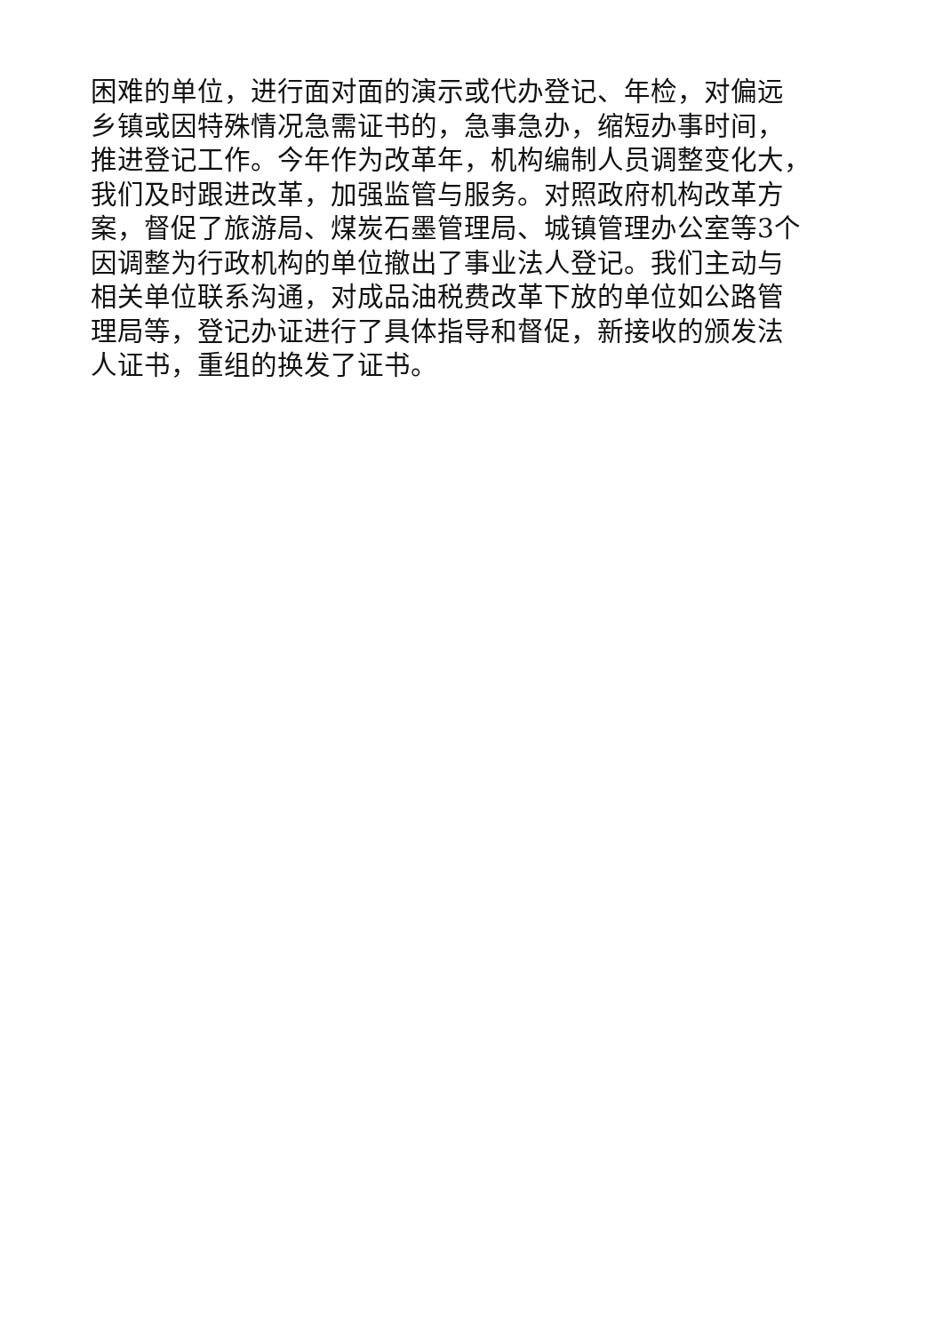困难的单位，进行面对面的演示或代办登记、年检，对偏远
乡镇或因特殊情况急需证书的，急事急办，缩短办事时间，
推进登记工作。今年作为改革年，机构编制人员调整变化大，
我们及时跟进改革，加强监管与服务。对照政府机构改革方
案，督促了旅游局、煤炭石墨管理局、城镇管理办公室等3个
因调整为行政机构的单位撤出了事业法人登记。我们主动与
相关单位联系沟通，对成品油税费改革下放的单位如公路管
理局等，登记办证进行了具体指导和督促，新接收的颁发法
人证书，重组的换发了证书。